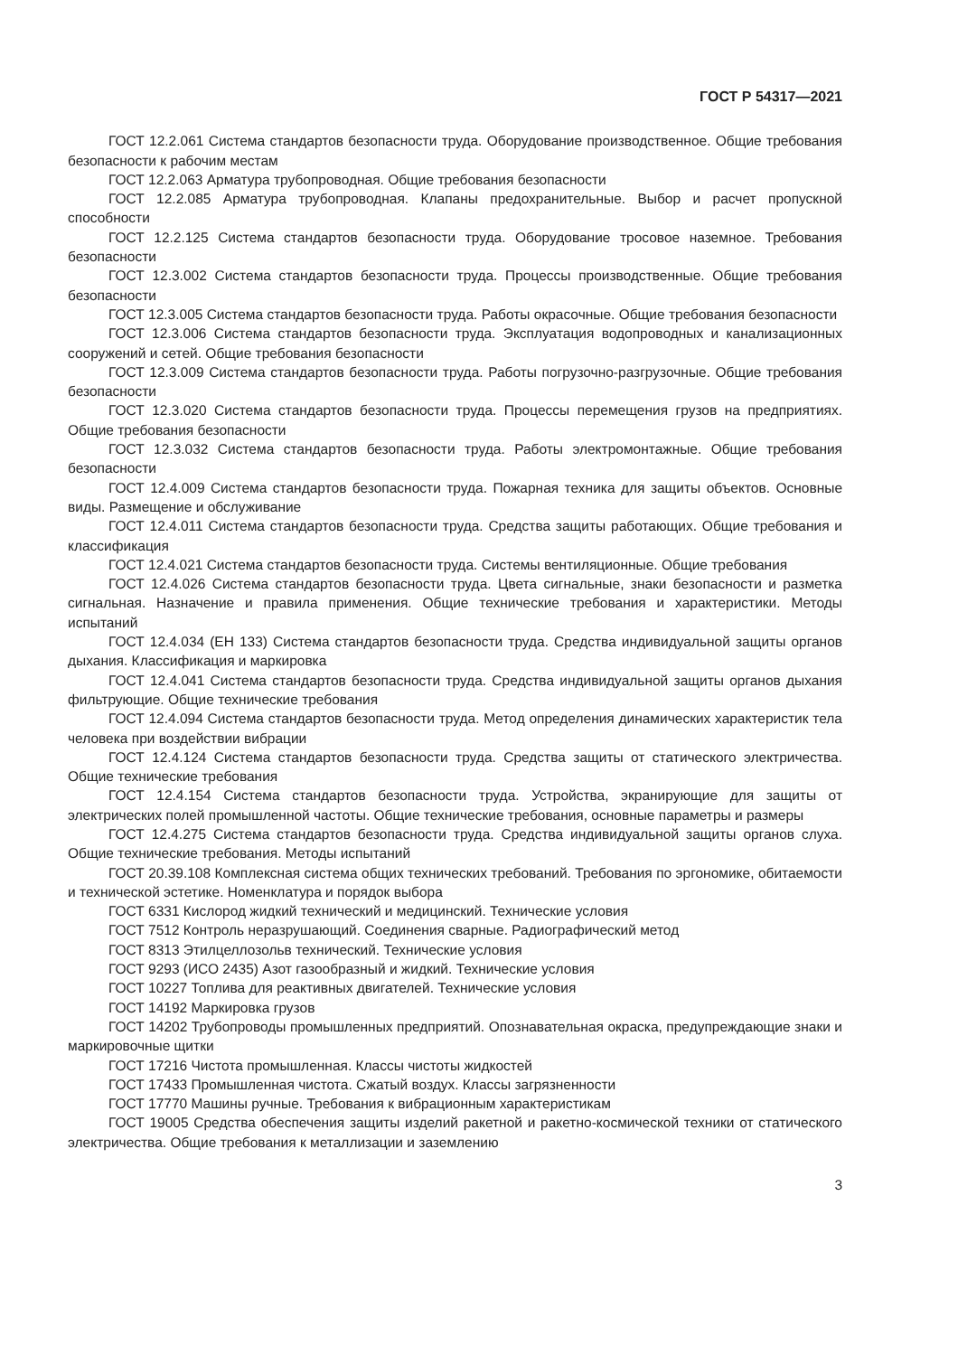ГОСТ Р 54317—2021
ГОСТ 12.2.061 Система стандартов безопасности труда. Оборудование производственное. Общие требования безопасности к рабочим местам
ГОСТ 12.2.063 Арматура трубопроводная. Общие требования безопасности
ГОСТ 12.2.085 Арматура трубопроводная. Клапаны предохранительные. Выбор и расчет пропускной способности
ГОСТ 12.2.125 Система стандартов безопасности труда. Оборудование тросовое наземное. Требования безопасности
ГОСТ 12.3.002 Система стандартов безопасности труда. Процессы производственные. Общие требования безопасности
ГОСТ 12.3.005 Система стандартов безопасности труда. Работы окрасочные. Общие требования безопасности
ГОСТ 12.3.006 Система стандартов безопасности труда. Эксплуатация водопроводных и канализационных сооружений и сетей. Общие требования безопасности
ГОСТ 12.3.009 Система стандартов безопасности труда. Работы погрузочно-разгрузочные. Общие требования безопасности
ГОСТ 12.3.020 Система стандартов безопасности труда. Процессы перемещения грузов на предприятиях. Общие требования безопасности
ГОСТ 12.3.032 Система стандартов безопасности труда. Работы электромонтажные. Общие требования безопасности
ГОСТ 12.4.009 Система стандартов безопасности труда. Пожарная техника для защиты объектов. Основные виды. Размещение и обслуживание
ГОСТ 12.4.011 Система стандартов безопасности труда. Средства защиты работающих. Общие требования и классификация
ГОСТ 12.4.021 Система стандартов безопасности труда. Системы вентиляционные. Общие требования
ГОСТ 12.4.026 Система стандартов безопасности труда. Цвета сигнальные, знаки безопасности и разметка сигнальная. Назначение и правила применения. Общие технические требования и характеристики. Методы испытаний
ГОСТ 12.4.034 (ЕН 133) Система стандартов безопасности труда. Средства индивидуальной защиты органов дыхания. Классификация и маркировка
ГОСТ 12.4.041 Система стандартов безопасности труда. Средства индивидуальной защиты органов дыхания фильтрующие. Общие технические требования
ГОСТ 12.4.094 Система стандартов безопасности труда. Метод определения динамических характеристик тела человека при воздействии вибрации
ГОСТ 12.4.124 Система стандартов безопасности труда. Средства защиты от статического электричества. Общие технические требования
ГОСТ 12.4.154 Система стандартов безопасности труда. Устройства, экранирующие для защиты от электрических полей промышленной частоты. Общие технические требования, основные параметры и размеры
ГОСТ 12.4.275 Система стандартов безопасности труда. Средства индивидуальной защиты органов слуха. Общие технические требования. Методы испытаний
ГОСТ 20.39.108 Комплексная система общих технических требований. Требования по эргономике, обитаемости и технической эстетике. Номенклатура и порядок выбора
ГОСТ 6331 Кислород жидкий технический и медицинский. Технические условия
ГОСТ 7512 Контроль неразрушающий. Соединения сварные. Радиографический метод
ГОСТ 8313 Этилцеллозольв технический. Технические условия
ГОСТ 9293 (ИСО 2435) Азот газообразный и жидкий. Технические условия
ГОСТ 10227 Топлива для реактивных двигателей. Технические условия
ГОСТ 14192 Маркировка грузов
ГОСТ 14202 Трубопроводы промышленных предприятий. Опознавательная окраска, предупреждающие знаки и маркировочные щитки
ГОСТ 17216 Чистота промышленная. Классы чистоты жидкостей
ГОСТ 17433 Промышленная чистота. Сжатый воздух. Классы загрязненности
ГОСТ 17770 Машины ручные. Требования к вибрационным характеристикам
ГОСТ 19005 Средства обеспечения защиты изделий ракетной и ракетно-космической техники от статического электричества. Общие требования к металлизации и заземлению
3